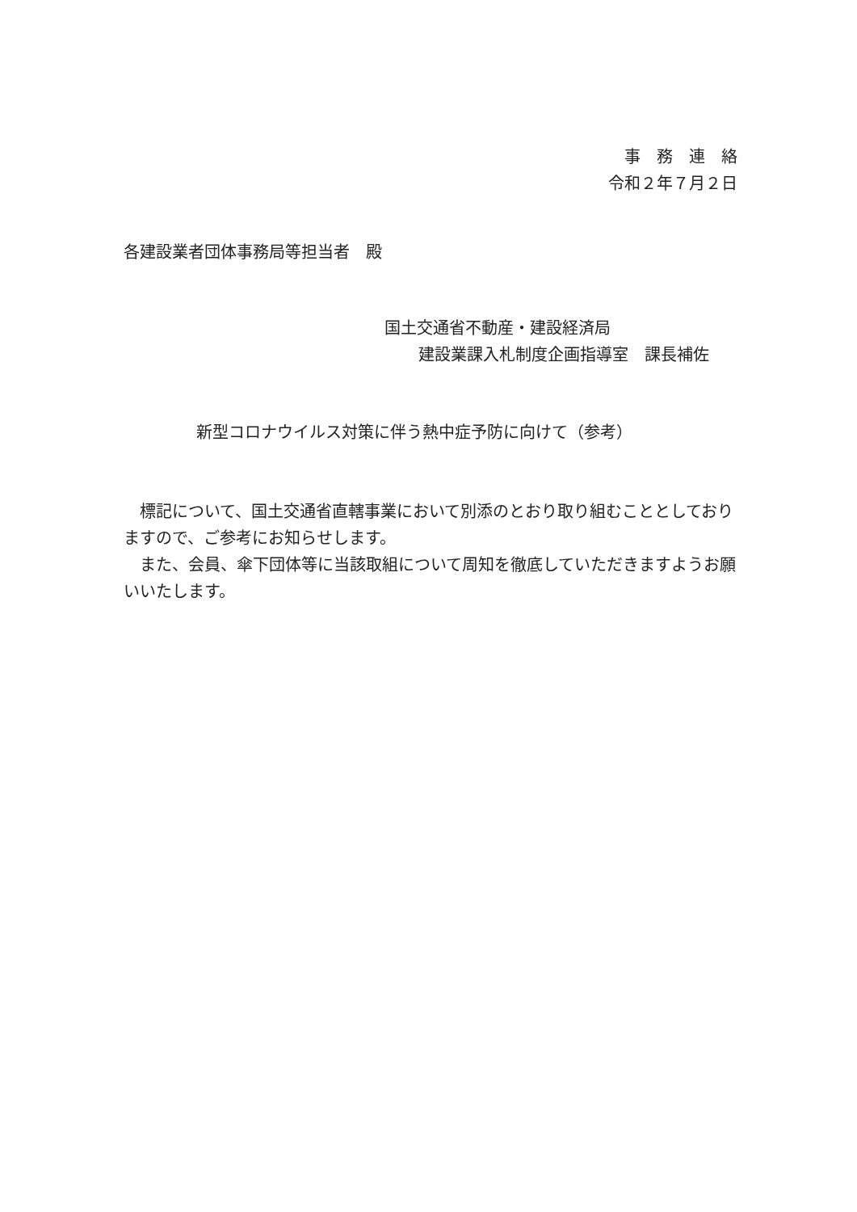事　務　連　絡
令和２年７月２日
各建設業者団体事務局等担当者　殿
国土交通省不動産・建設経済局
建設業課入札制度企画指導室　課長補佐
新型コロナウイルス対策に伴う熱中症予防に向けて（参考）
　標記について、国土交通省直轄事業において別添のとおり取り組むこととしておりますので、ご参考にお知らせします。
　また、会員、傘下団体等に当該取組について周知を徹底していただきますようお願いいたします。